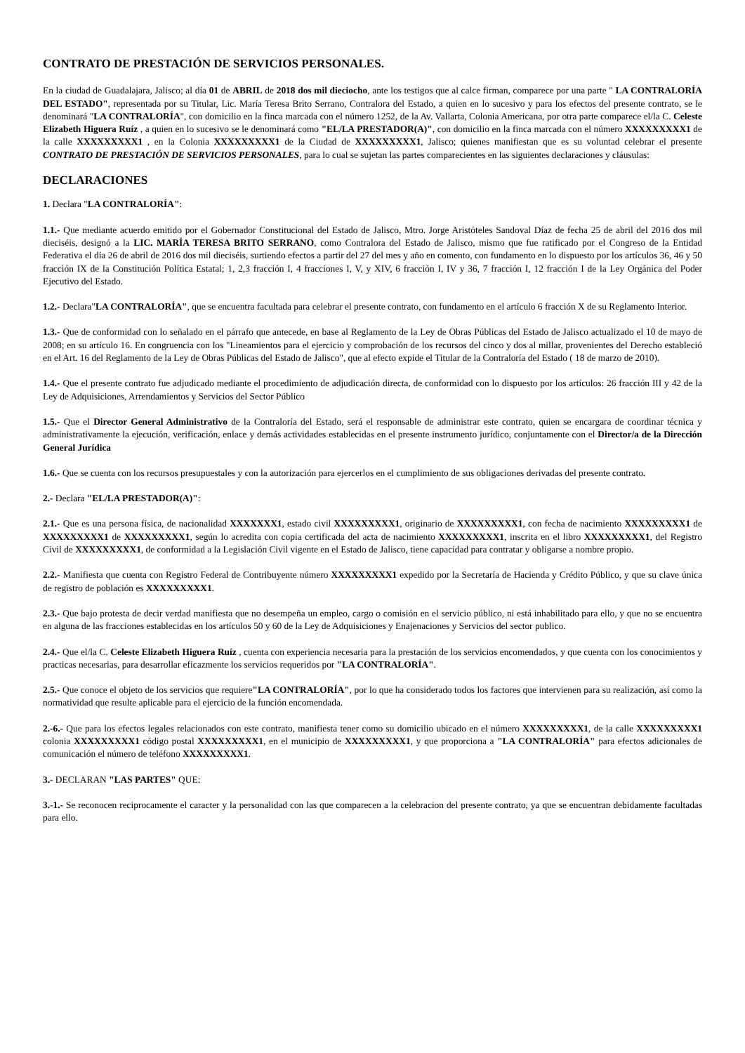CONTRATO DE PRESTACIÓN DE SERVICIOS PERSONALES.
En la ciudad de Guadalajara, Jalisco; al día 01 de ABRIL de 2018 dos mil dieciocho, ante los testigos que al calce firman, comparece por una parte " LA CONTRALORÍA DEL ESTADO", representada por su Titular, Lic. María Teresa Brito Serrano, Contralora del Estado, a quien en lo sucesivo y para los efectos del presente contrato, se le denominará "LA CONTRALORÍA", con domicilio en la finca marcada con el número 1252, de la Av. Vallarta, Colonia Americana, por otra parte comparece el/la C. Celeste Elizabeth Higuera Ruíz , a quien en lo sucesivo se le denominará como "EL/LA PRESTADOR(A)", con domicilio en la finca marcada con el número XXXXXXXXX1 de la calle XXXXXXXXX1 , en la Colonia XXXXXXXXX1 de la Ciudad de XXXXXXXXX1, Jalisco; quienes manifiestan que es su voluntad celebrar el presente CONTRATO DE PRESTACIÓN DE SERVICIOS PERSONALES, para lo cual se sujetan las partes comparecientes en las siguientes declaraciones y cláusulas:
DECLARACIONES
1. Declara "LA CONTRALORÍA":
1.1.- Que mediante acuerdo emitido por el Gobernador Constitucional del Estado de Jalisco, Mtro. Jorge Aristóteles Sandoval Díaz de fecha 25 de abril del 2016 dos mil dieciséis, designó a la LIC. MARÍA TERESA BRITO SERRANO, como Contralora del Estado de Jalisco, mismo que fue ratificado por el Congreso de la Entidad Federativa el día 26 de abril de 2016 dos mil dieciséis, surtiendo efectos a partir del 27 del mes y año en comento, con fundamento en lo dispuesto por los artículos 36, 46 y 50 fracción IX de la Constitución Política Estatal; 1, 2,3 fracción I, 4 fracciones I, V, y XIV, 6 fracción I, IV y 36, 7 fracción I, 12 fracción I de la Ley Orgánica del Poder Ejecutivo del Estado.
1.2.- Declara"LA CONTRALORÍA", que se encuentra facultada para celebrar el presente contrato, con fundamento en el artículo 6 fracción X de su Reglamento Interior.
1.3.- Que de conformidad con lo señalado en el párrafo que antecede, en base al Reglamento de la Ley de Obras Públicas del Estado de Jalisco actualizado el 10 de mayo de 2008; en su artículo 16. En congruencia con los "Lineamientos para el ejercicio y comprobación de los recursos del cinco y dos al millar, provenientes del Derecho estableció en el Art. 16 del Reglamento de la Ley de Obras Públicas del Estado de Jalisco", que al efecto expide el Titular de la Contraloría del Estado ( 18 de marzo de 2010).
1.4.- Que el presente contrato fue adjudicado mediante el procedimiento de adjudicación directa, de conformidad con lo dispuesto por los artículos: 26 fracción III y 42 de la Ley de Adquisiciones, Arrendamientos y Servicios del Sector Público
1.5.- Que el Director General Administrativo de la Contraloría del Estado, será el responsable de administrar este contrato, quien se encargara de coordinar técnica y administrativamente la ejecución, verificación, enlace y demás actividades establecidas en el presente instrumento jurídico, conjuntamente con el Director/a de la Dirección General Jurídica
1.6.- Que se cuenta con los recursos presupuestales y con la autorización para ejercerlos en el cumplimiento de sus obligaciones derivadas del presente contrato.
2.- Declara "EL/LA PRESTADOR(A)":
2.1.- Que es una persona física, de nacionalidad XXXXXXX1, estado civil XXXXXXXXX1, originario de XXXXXXXXX1, con fecha de nacimiento XXXXXXXXX1 de XXXXXXXXX1 de XXXXXXXXX1, según lo acredita con copia certificada del acta de nacimiento XXXXXXXXX1, inscrita en el libro XXXXXXXXX1, del Registro Civil de XXXXXXXXX1, de conformidad a la Legislación Civil vigente en el Estado de Jalisco, tiene capacidad para contratar y obligarse a nombre propio.
2.2.- Manifiesta que cuenta con Registro Federal de Contribuyente número XXXXXXXXX1 expedido por la Secretaría de Hacienda y Crédito Público, y que su clave única de registro de población es XXXXXXXXX1.
2.3.- Que bajo protesta de decir verdad manifiesta que no desempeña un empleo, cargo o comisión en el servicio público, ni está inhabilitado para ello, y que no se encuentra en alguna de las fracciones establecidas en los artículos 50 y 60 de la Ley de Adquisiciones y Enajenaciones y Servicios del sector publico.
2.4.- Que el/la C. Celeste Elizabeth Higuera Ruíz , cuenta con experiencia necesaria para la prestación de los servicios encomendados, y que cuenta con los conocimientos y practicas necesarias, para desarrollar eficazmente los servicios requeridos por "LA CONTRALORÍA".
2.5.- Que conoce el objeto de los servicios que requiere"LA CONTRALORÍA", por lo que ha considerado todos los factores que intervienen para su realización, así como la normatividad que resulte aplicable para el ejercicio de la función encomendada.
2.-6.- Que para los efectos legales relacionados con este contrato, manifiesta tener como su domicilio ubicado en el número XXXXXXXXX1, de la calle XXXXXXXXX1 colonia XXXXXXXXX1 código postal XXXXXXXXX1, en el municipio de XXXXXXXXX1, y que proporciona a "LA CONTRALORÍA" para efectos adicionales de comunicación el número de teléfono XXXXXXXXX1.
3.- DECLARAN "LAS PARTES" QUE:
3.-1.- Se reconocen reciprocamente el caracter y la personalidad con las que comparecen a la celebracion del presente contrato, ya que se encuentran debidamente facultadas para ello.